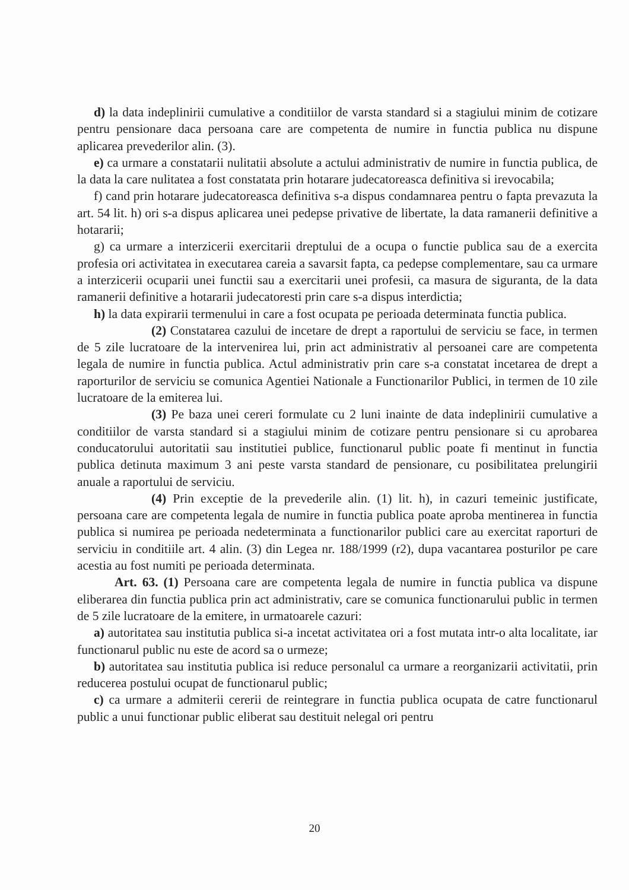d) la data indeplinirii cumulative a conditiilor de varsta standard si a stagiului minim de cotizare pentru pensionare daca persoana care are competenta de numire in functia publica nu dispune aplicarea prevederilor alin. (3).
e) ca urmare a constatarii nulitatii absolute a actului administrativ de numire in functia publica, de la data la care nulitatea a fost constatata prin hotarare judecatoreasca definitiva si irevocabila;
f) cand prin hotarare judecatoreasca definitiva s-a dispus condamnarea pentru o fapta prevazuta la art. 54 lit. h) ori s-a dispus aplicarea unei pedepse privative de libertate, la data ramanerii definitive a hotararii;
g) ca urmare a interzicerii exercitarii dreptului de a ocupa o functie publica sau de a exercita profesia ori activitatea in executarea careia a savarsit fapta, ca pedepse complementare, sau ca urmare a interzicerii ocuparii unei functii sau a exercitarii unei profesii, ca masura de siguranta, de la data ramanerii definitive a hotararii judecatoresti prin care s-a dispus interdictia;
h) la data expirarii termenului in care a fost ocupata pe perioada determinata functia publica.
(2) Constatarea cazului de incetare de drept a raportului de serviciu se face, in termen de 5 zile lucratoare de la intervenirea lui, prin act administrativ al persoanei care are competenta legala de numire in functia publica. Actul administrativ prin care s-a constatat incetarea de drept a raporturilor de serviciu se comunica Agentiei Nationale a Functionarilor Publici, in termen de 10 zile lucratoare de la emiterea lui.
(3) Pe baza unei cereri formulate cu 2 luni inainte de data indeplinirii cumulative a conditiilor de varsta standard si a stagiului minim de cotizare pentru pensionare si cu aprobarea conducatorului autoritatii sau institutiei publice, functionarul public poate fi mentinut in functia publica detinuta maximum 3 ani peste varsta standard de pensionare, cu posibilitatea prelungirii anuale a raportului de serviciu.
(4) Prin exceptie de la prevederile alin. (1) lit. h), in cazuri temeinic justificate, persoana care are competenta legala de numire in functia publica poate aproba mentinerea in functia publica si numirea pe perioada nedeterminata a functionarilor publici care au exercitat raporturi de serviciu in conditiile art. 4 alin. (3) din Legea nr. 188/1999 (r2), dupa vacantarea posturilor pe care acestia au fost numiti pe perioada determinata.
Art. 63. (1) Persoana care are competenta legala de numire in functia publica va dispune eliberarea din functia publica prin act administrativ, care se comunica functionarului public in termen de 5 zile lucratoare de la emitere, in urmatoarele cazuri:
a) autoritatea sau institutia publica si-a incetat activitatea ori a fost mutata intr-o alta localitate, iar functionarul public nu este de acord sa o urmeze;
b) autoritatea sau institutia publica isi reduce personalul ca urmare a reorganizarii activitatii, prin reducerea postului ocupat de functionarul public;
c) ca urmare a admiterii cererii de reintegrare in functia publica ocupata de catre functionarul public a unui functionar public eliberat sau destituit nelegal ori pentru
20